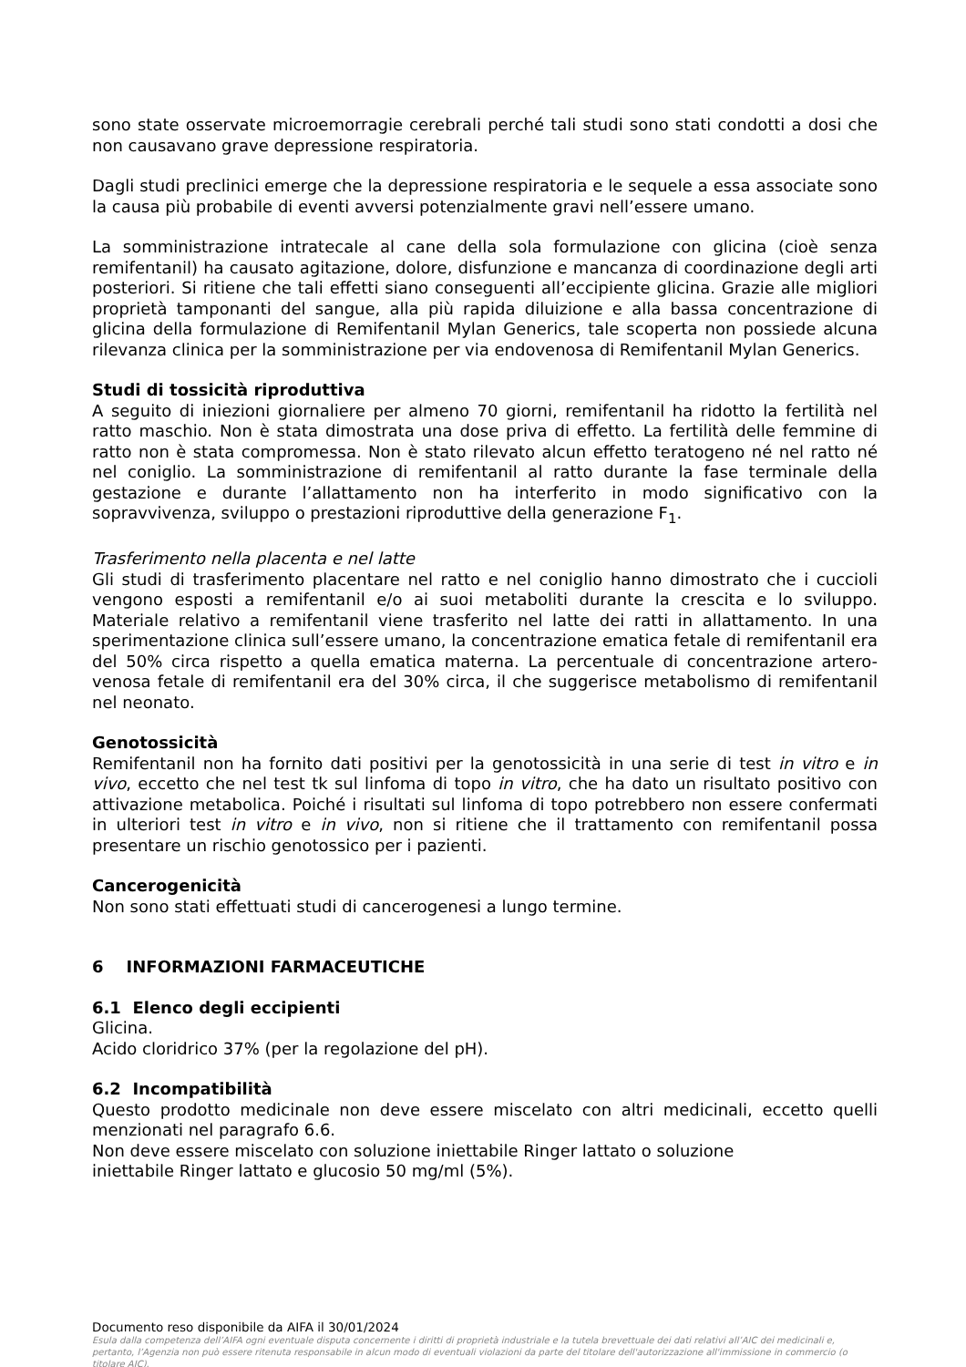sono state osservate microemorragie cerebrali perché tali studi sono stati condotti a dosi che non causavano grave depressione respiratoria.
Dagli studi preclinici emerge che la depressione respiratoria e le sequele a essa associate sono la causa più probabile di eventi avversi potenzialmente gravi nell’essere umano.
La somministrazione intratecale al cane della sola formulazione con glicina (cioè senza remifentanil) ha causato agitazione, dolore, disfunzione e mancanza di coordinazione degli arti posteriori. Si ritiene che tali effetti siano conseguenti all’eccipiente glicina. Grazie alle migliori proprietà tamponanti del sangue, alla più rapida diluizione e alla bassa concentrazione di glicina della formulazione di Remifentanil Mylan Generics, tale scoperta non possiede alcuna rilevanza clinica per la somministrazione per via endovenosa di Remifentanil Mylan Generics.
Studi di tossicità riproduttiva
A seguito di iniezioni giornaliere per almeno 70 giorni, remifentanil ha ridotto la fertilità nel ratto maschio. Non è stata dimostrata una dose priva di effetto. La fertilità delle femmine di ratto non è stata compromessa. Non è stato rilevato alcun effetto teratogeno né nel ratto né nel coniglio. La somministrazione di remifentanil al ratto durante la fase terminale della gestazione e durante l’allattamento non ha interferito in modo significativo con la sopravvivenza, sviluppo o prestazioni riproduttive della generazione F<sub>1</sub>.
Trasferimento nella placenta e nel latte
Gli studi di trasferimento placentare nel ratto e nel coniglio hanno dimostrato che i cuccioli vengono esposti a remifentanil e/o ai suoi metaboliti durante la crescita e lo sviluppo. Materiale relativo a remifentanil viene trasferito nel latte dei ratti in allattamento. In una sperimentazione clinica sull’essere umano, la concentrazione ematica fetale di remifentanil era del 50% circa rispetto a quella ematica materna. La percentuale di concentrazione artero-venosa fetale di remifentanil era del 30% circa, il che suggerisce metabolismo di remifentanil nel neonato.
Genotossicità
Remifentanil non ha fornito dati positivi per la genotossicità in una serie di test in vitro e in vivo, eccetto che nel test tk sul linfoma di topo in vitro, che ha dato un risultato positivo con attivazione metabolica. Poiché i risultati sul linfoma di topo potrebbero non essere confermati in ulteriori test in vitro e in vivo, non si ritiene che il trattamento con remifentanil possa presentare un rischio genotossico per i pazienti.
Cancerogenicità
Non sono stati effettuati studi di cancerogenesi a lungo termine.
6 INFORMAZIONI FARMACEUTICHE
6.1 Elenco degli eccipienti
Glicina.
Acido cloridrico 37% (per la regolazione del pH).
6.2 Incompatibilità
Questo prodotto medicinale non deve essere miscelato con altri medicinali, eccetto quelli menzionati nel paragrafo 6.6.
Non deve essere miscelato con soluzione iniettabile Ringer lattato o soluzione
iniettabile Ringer lattato e glucosio 50 mg/ml (5%).
Documento reso disponibile da AIFA il 30/01/2024
Esula dalla competenza dell’AIFA ogni eventuale disputa concernente i diritti di proprietà industriale e la tutela brevettuale dei dati relativi all’AIC dei medicinali e, pertanto, l’Agenzia non può essere ritenuta responsabile in alcun modo di eventuali violazioni da parte del titolare dell'autorizzazione all'immissione in commercio (o titolare AIC).